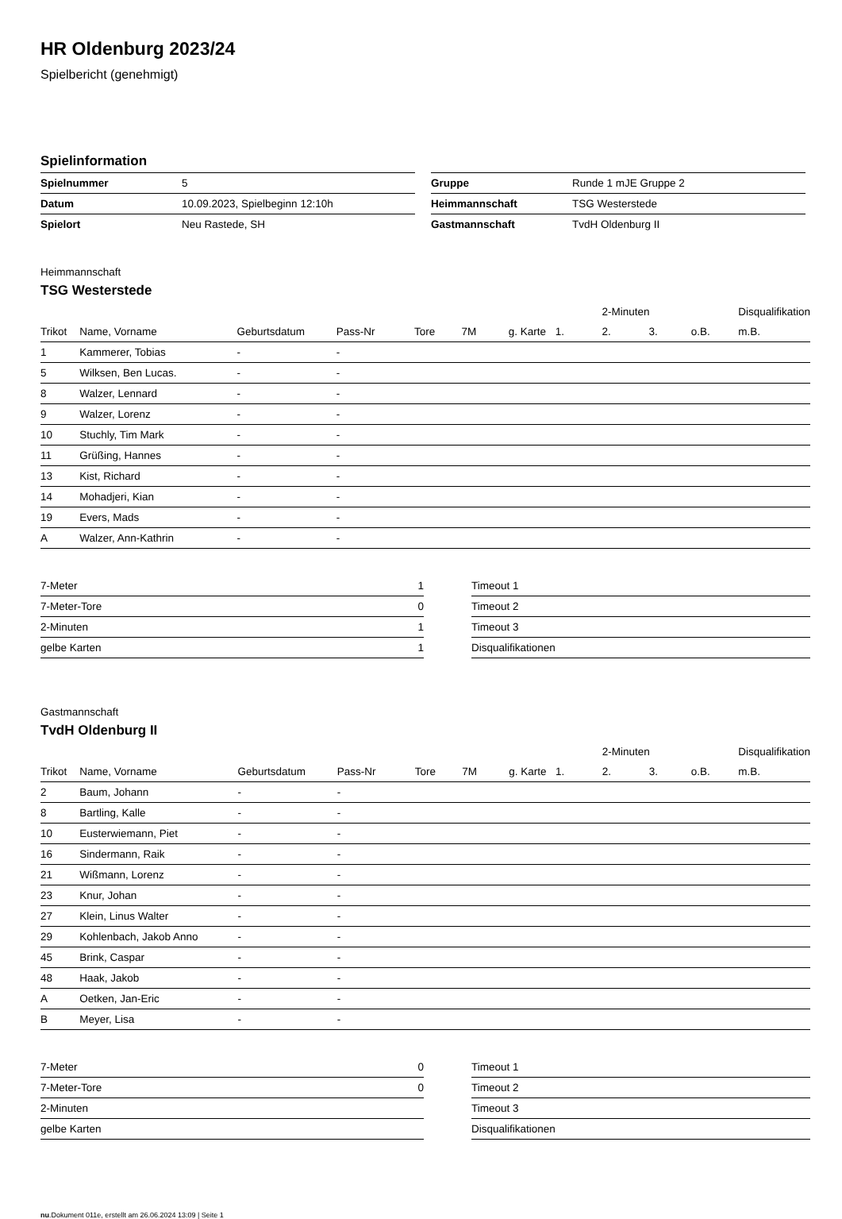HR Oldenburg 2023/24
Spielbericht (genehmigt)
Spielinformation
| Spielnummer | 5 |
| Datum | 10.09.2023, Spielbeginn 12:10h |
| Spielort | Neu Rastede, SH |
| Gruppe | Runde 1 mJE Gruppe 2 |
| Heimmannschaft | TSG Westerstede |
| Gastmannschaft | TvdH Oldenburg II |
Heimmannschaft
TSG Westerstede
| | | | | | | | | 2-Minuten | | | Disqualifikation |
| Trikot | Name, Vorname | Geburtsdatum | Pass-Nr | Tore | 7M | g. Karte | 1. | 2. | 3. | o.B. | m.B. |
| 1 | Kammerer, Tobias | - | - | | | | | | | | |
| 5 | Wilksen, Ben Lucas. | - | - | | | | | | | | |
| 8 | Walzer, Lennard | - | - | | | | | | | | |
| 9 | Walzer, Lorenz | - | - | | | | | | | | |
| 10 | Stuchly, Tim Mark | - | - | | | | | | | | |
| 11 | Grüßing, Hannes | - | - | | | | | | | | |
| 13 | Kist, Richard | - | - | | | | | | | | |
| 14 | Mohadjeri, Kian | - | - | | | | | | | | |
| 19 | Evers, Mads | - | - | | | | | | | | |
| A | Walzer, Ann-Kathrin | - | - | | | | | | | | |
| 7-Meter | 1 |
| 7-Meter-Tore | 0 |
| 2-Minuten | 1 |
| gelbe Karten | 1 |
| Timeout 1 |
| Timeout 2 |
| Timeout 3 |
| Disqualifikationen |
Gastmannschaft
TvdH Oldenburg II
| | | | | | | | | 2-Minuten | | | Disqualifikation |
| Trikot | Name, Vorname | Geburtsdatum | Pass-Nr | Tore | 7M | g. Karte | 1. | 2. | 3. | o.B. | m.B. |
| 2 | Baum, Johann | - | - | | | | | | | | |
| 8 | Bartling, Kalle | - | - | | | | | | | | |
| 10 | Eusterwiemann, Piet | - | - | | | | | | | | |
| 16 | Sindermann, Raik | - | - | | | | | | | | |
| 21 | Wißmann, Lorenz | - | - | | | | | | | | |
| 23 | Knur, Johan | - | - | | | | | | | | |
| 27 | Klein, Linus Walter | - | - | | | | | | | | |
| 29 | Kohlenbach, Jakob Anno | - | - | | | | | | | | |
| 45 | Brink, Caspar | - | - | | | | | | | | |
| 48 | Haak, Jakob | - | - | | | | | | | | |
| A | Oetken, Jan-Eric | - | - | | | | | | | | |
| B | Meyer, Lisa | - | - | | | | | | | | |
| 7-Meter | 0 |
| 7-Meter-Tore | 0 |
| 2-Minuten | |
| gelbe Karten | |
| Timeout 1 |
| Timeout 2 |
| Timeout 3 |
| Disqualifikationen |
nu.Dokument 011e, erstellt am 26.06.2024 13:09 | Seite 1